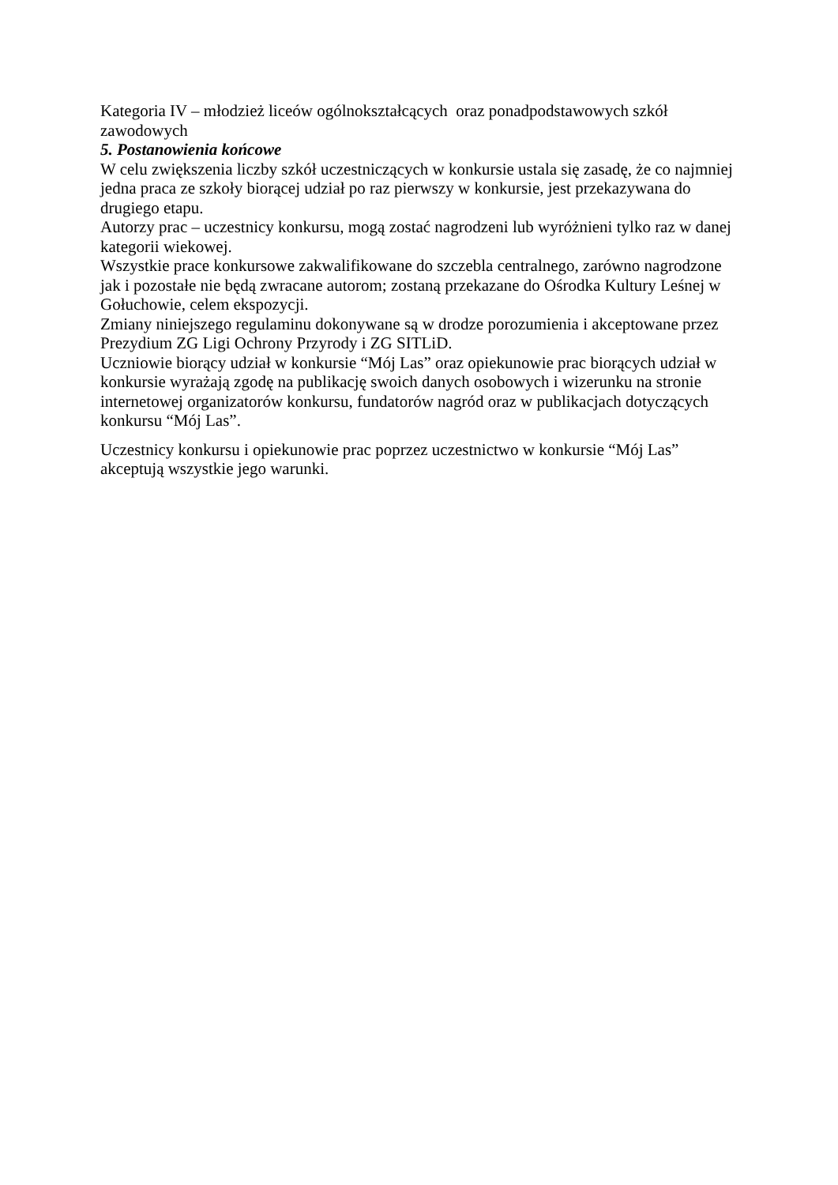Kategoria IV – młodzież liceów ogólnokształcących oraz ponadpodstawowych szkół zawodowych
5. Postanowienia końcowe
W celu zwiększenia liczby szkół uczestniczących w konkursie ustala się zasadę, że co najmniej jedna praca ze szkoły biorącej udział po raz pierwszy w konkursie, jest przekazywana do drugiego etapu.
Autorzy prac – uczestnicy konkursu, mogą zostać nagrodzeni lub wyróżnieni tylko raz w danej kategorii wiekowej.
Wszystkie prace konkursowe zakwalifikowane do szczebla centralnego, zarówno nagrodzone jak i pozostałe nie będą zwracane autorom; zostaną przekazane do Ośrodka Kultury Leśnej w Gołuchowie, celem ekspozycji.
Zmiany niniejszego regulaminu dokonywane są w drodze porozumienia i akceptowane przez Prezydium ZG Ligi Ochrony Przyrody i ZG SITLiD.
Uczniowie biorący udział w konkursie “Mój Las” oraz opiekunowie prac biorących udział w konkursie wyrażają zgodę na publikację swoich danych osobowych i wizerunku na stronie internetowej organizatorów konkursu, fundatorów nagród oraz w publikacjach dotyczących konkursu “Mój Las”.
Uczestnicy konkursu i opiekunowie prac poprzez uczestnictwo w konkursie “Mój Las” akceptują wszystkie jego warunki.